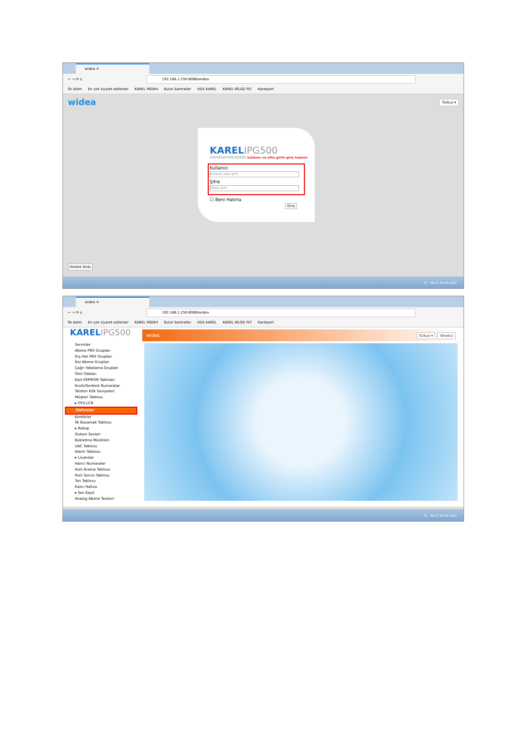widea ✕
← → ⟳ ⌂
192.168.1.250:8088/widea
İlk Adım En çok ziyaret edilenler KAREL MGW4 Bulut Santraller UDS KAREL KAREL BİLGE PLT Karelport
widea Türkçe ▾
KARELIPG500
44E565A70DC926DE kullanıcı ve şifre girilir giriş tuşlanır
Kullanıcı
Kullanıcı adını girin
Şifre
Şifreyi girin
☐ Beni Hatırla
Giriş
Destek Kodu
TR 09:25 26.08.2020
widea ✕
← → ⟳ ⌂
192.168.1.250:8088/widea
İlk Adım En çok ziyaret edilenler KAREL MGW4 Bulut Santraller UDS KAREL KAREL BİLGE PLT Karelport
KARELIPG500
Servisler
Abone PBX Grupları
Dış Hat PBX Grupları
İkiz Abone Grupları
Çağrı Yakalama Grupları
Otel Odaları
Kart EEPROM Tabloları
Kısıtlı/Serbest Numaralar
Telefon Kilit Seviyeleri
Müşteri Tablosu
▸ OYS-LCR
Hafızalar
Kontörler
İlk Basamak Tablosu
▸ Robop
Sistem Sesleri
Bekletme Müzikleri
UAC Tablosu
Alarm Tablosu
▸ Lisanslar
Harici Numaralar
Hızlı Arama Tablosu
Hızlı Servis Tablosu
Ton Tablosu
Kalıcı Hafıza
▸ Ses Kayıt
Analog Abone Testleri
widea
Türkçe ▾ Yönetici
TR 09:27 26.08.2020